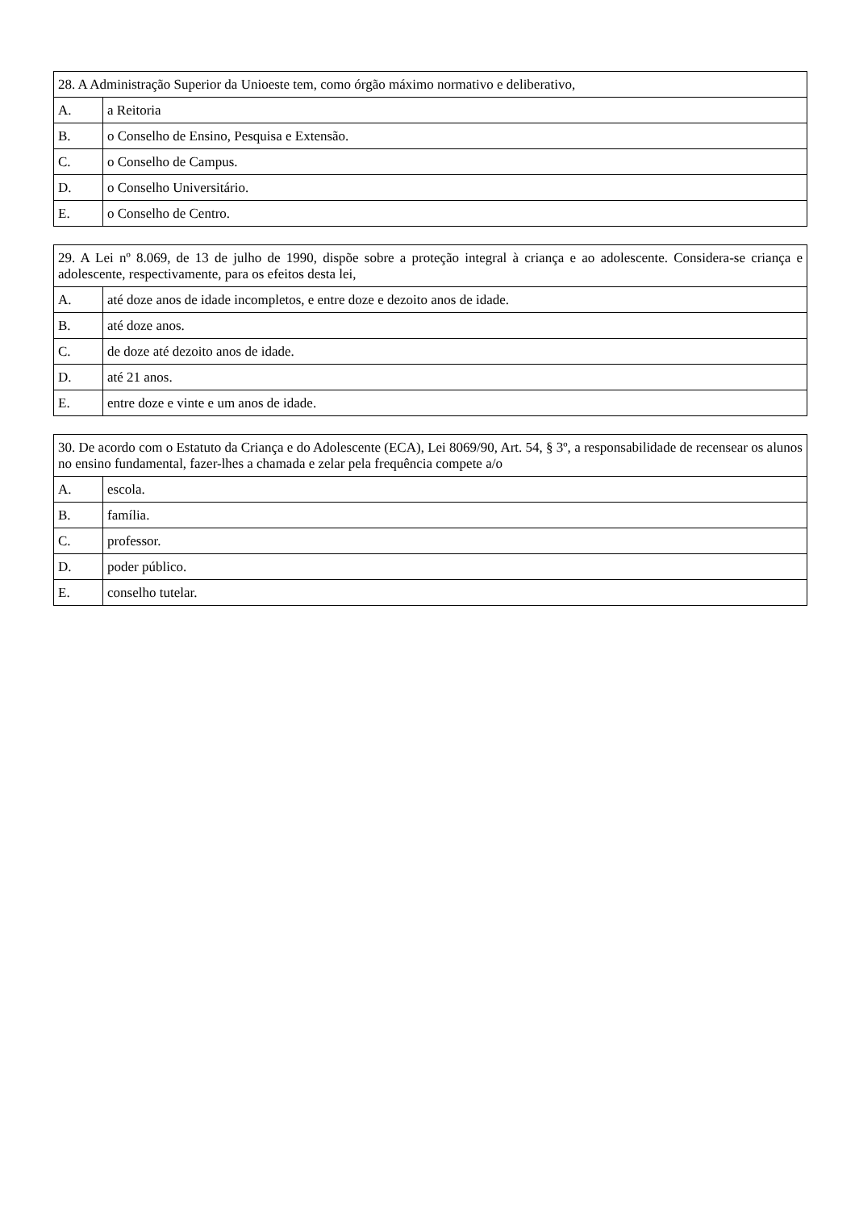| 28. A Administração Superior da Unioeste tem, como órgão máximo normativo e deliberativo, | |
| A. | a Reitoria |
| B. | o Conselho de Ensino, Pesquisa e Extensão. |
| C. | o Conselho de Campus. |
| D. | o Conselho Universitário. |
| E. | o Conselho de Centro. |
| 29. A Lei nº 8.069, de 13 de julho de 1990, dispõe sobre a proteção integral à criança e ao adolescente. Considera-se criança e adolescente, respectivamente, para os efeitos desta lei, | |
| A. | até doze anos de idade incompletos, e entre doze e dezoito anos de idade. |
| B. | até doze anos. |
| C. | de doze até dezoito anos de idade. |
| D. | até 21 anos. |
| E. | entre doze e vinte e um anos de idade. |
| 30. De acordo com o Estatuto da Criança e do Adolescente (ECA), Lei 8069/90, Art. 54, § 3º, a responsabilidade de recensear os alunos no ensino fundamental, fazer-lhes a chamada e zelar pela frequência compete a/o | |
| A. | escola. |
| B. | família. |
| C. | professor. |
| D. | poder público. |
| E. | conselho tutelar. |